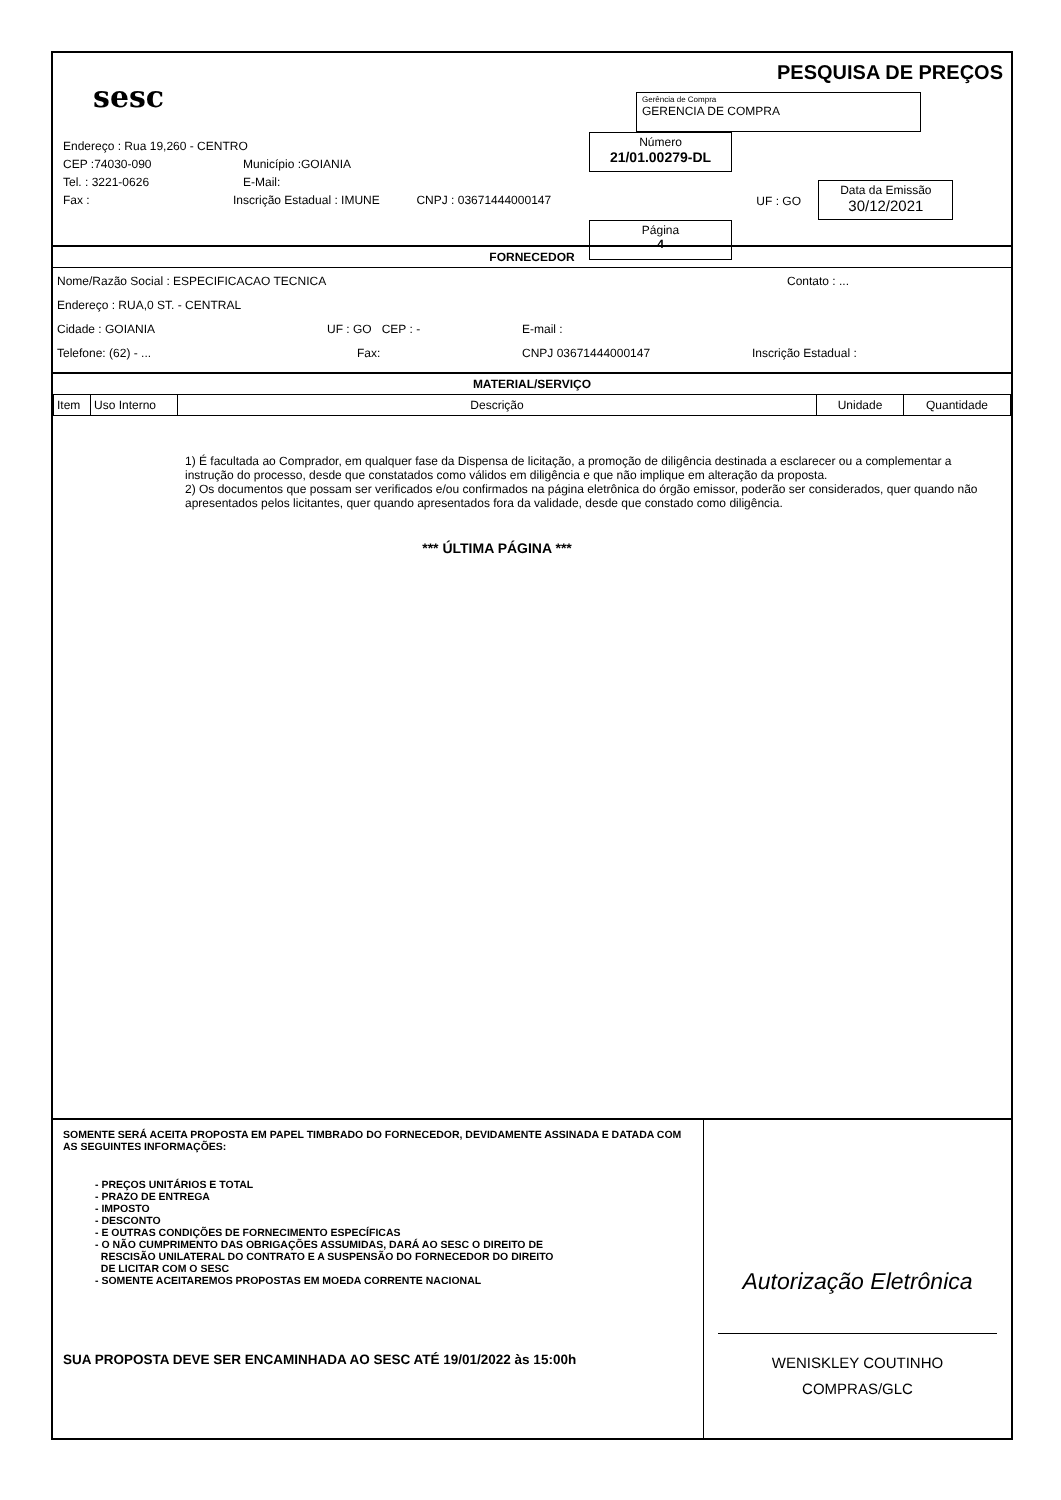sesc
Endereço : Rua 19,260 - CENTRO
CEP :74030-090 Município :GOIANIA
Tel. : 3221-0626 E-Mail:
Fax : Inscrição Estadual : IMUNE CNPJ : 03671444000147
PESQUISA DE PREÇOS
Gerência de Compra
GERENCIA DE COMPRA
Número
21/01.00279-DL
UF : GO
Data da Emissão
30/12/2021
Página
4
FORNECEDOR
Nome/Razão Social : ESPECIFICACAO TECNICA Contato : ...
Endereço : RUA,0 ST. - CENTRAL
Cidade : GOIANIA UF : GO CEP : - E-mail :
Telefone: (62) - ... Fax: CNPJ 03671444000147 Inscrição Estadual :
MATERIAL/SERVIÇO
| Item | Uso Interno | Descrição | Unidade | Quantidade |
1) É facultada ao Comprador, em qualquer fase da Dispensa de licitação, a promoção de diligência destinada a esclarecer ou a complementar a instrução do processo, desde que constatados como válidos em diligência e que não implique em alteração da proposta.
2) Os documentos que possam ser verificados e/ou confirmados na página eletrônica do órgão emissor, poderão ser considerados, quer quando não apresentados pelos licitantes, quer quando apresentados fora da validade, desde que constado como diligência.
*** ÚLTIMA PÁGINA ***
SOMENTE SERÁ ACEITA PROPOSTA EM PAPEL TIMBRADO DO FORNECEDOR, DEVIDAMENTE ASSINADA E DATADA COM AS SEGUINTES INFORMAÇÕES:
- PREÇOS UNITÁRIOS E TOTAL
- PRAZO DE ENTREGA
- IMPOSTO
- DESCONTO
- E OUTRAS CONDIÇÕES DE FORNECIMENTO ESPECÍFICAS
- O NÃO CUMPRIMENTO DAS OBRIGAÇÕES ASSUMIDAS, DARÁ AO SESC O DIREITO DE
RESCISÃO UNILATERAL DO CONTRATO E A SUSPENSÃO DO FORNECEDOR DO DIREITO
DE LICITAR COM O SESC
- SOMENTE ACEITAREMOS PROPOSTAS EM MOEDA CORRENTE NACIONAL
SUA PROPOSTA DEVE SER ENCAMINHADA AO SESC ATÉ 19/01/2022 às 15:00h
Autorização Eletrônica
WENISKLEY COUTINHO
COMPRAS/GLC